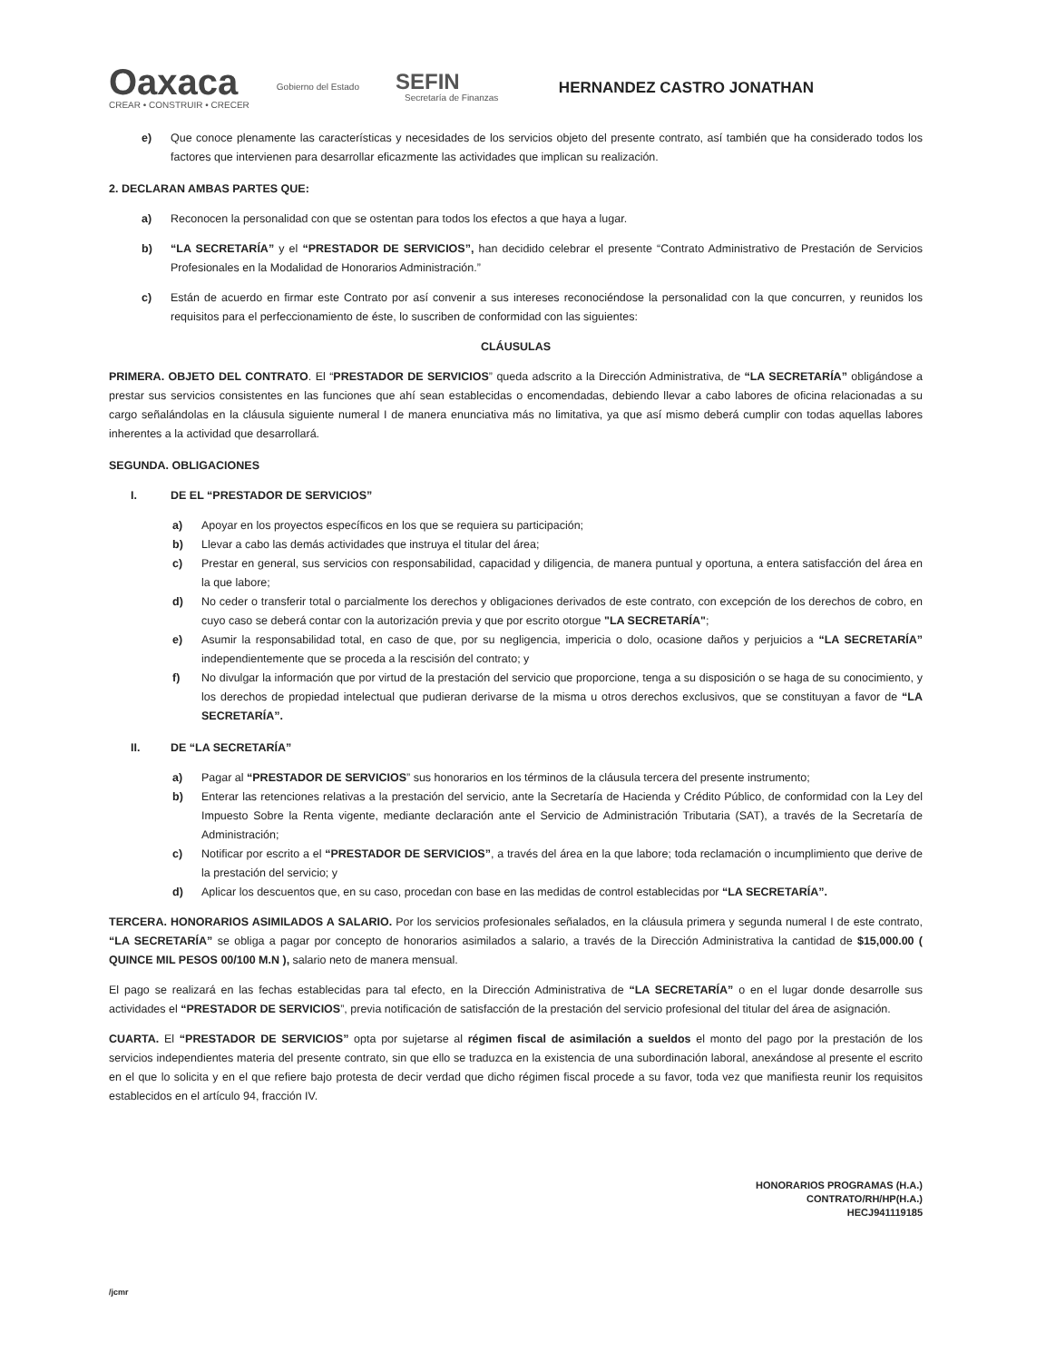Oaxaca
CREAR • CONSTRUIR • CRECER
Gobierno del Estado
SEFIN
Secretaría de Finanzas
HERNANDEZ CASTRO JONATHAN
e) Que conoce plenamente las características y necesidades de los servicios objeto del presente contrato, así también que ha considerado todos los factores que intervienen para desarrollar eficazmente las actividades que implican su realización.
2. DECLARAN AMBAS PARTES QUE:
a) Reconocen la personalidad con que se ostentan para todos los efectos a que haya a lugar.
b) “LA SECRETARÍA” y el “PRESTADOR DE SERVICIOS”, han decidido celebrar el presente “Contrato Administrativo de Prestación de Servicios Profesionales en la Modalidad de Honorarios Administración.”
c) Están de acuerdo en firmar este Contrato por así convenir a sus intereses reconociéndose la personalidad con la que concurren, y reunidos los requisitos para el perfeccionamiento de éste, lo suscriben de conformidad con las siguientes:
CLÁUSULAS
PRIMERA. OBJETO DEL CONTRATO. El “PRESTADOR DE SERVICIOS” queda adscrito a la Dirección Administrativa, de “LA SECRETARÍA” obligándose a prestar sus servicios consistentes en las funciones que ahí sean establecidas o encomendadas, debiendo llevar a cabo labores de oficina relacionadas a su cargo señalándolas en la cláusula siguiente numeral I de manera enunciativa más no limitativa, ya que así mismo deberá cumplir con todas aquellas labores inherentes a la actividad que desarrollará.
SEGUNDA. OBLIGACIONES
I. DE EL “PRESTADOR DE SERVICIOS”
a) Apoyar en los proyectos específicos en los que se requiera su participación;
b) Llevar a cabo las demás actividades que instruya el titular del área;
c) Prestar en general, sus servicios con responsabilidad, capacidad y diligencia, de manera puntual y oportuna, a entera satisfacción del área en la que labore;
d) No ceder o transferir total o parcialmente los derechos y obligaciones derivados de este contrato, con excepción de los derechos de cobro, en cuyo caso se deberá contar con la autorización previa y que por escrito otorgue "LA SECRETARÍA";
e) Asumir la responsabilidad total, en caso de que, por su negligencia, impericia o dolo, ocasione daños y perjuicios a “LA SECRETARÍA” independientemente que se proceda a la rescisión del contrato; y
f) No divulgar la información que por virtud de la prestación del servicio que proporcione, tenga a su disposición o se haga de su conocimiento, y los derechos de propiedad intelectual que pudieran derivarse de la misma u otros derechos exclusivos, que se constituyan a favor de “LA SECRETARÍA”.
II. DE “LA SECRETARÍA”
a) Pagar al “PRESTADOR DE SERVICIOS” sus honorarios en los términos de la cláusula tercera del presente instrumento;
b) Enterar las retenciones relativas a la prestación del servicio, ante la Secretaría de Hacienda y Crédito Público, de conformidad con la Ley del Impuesto Sobre la Renta vigente, mediante declaración ante el Servicio de Administración Tributaria (SAT), a través de la Secretaría de Administración;
c) Notificar por escrito a el “PRESTADOR DE SERVICIOS”, a través del área en la que labore; toda reclamación o incumplimiento que derive de la prestación del servicio; y
d) Aplicar los descuentos que, en su caso, procedan con base en las medidas de control establecidas por “LA SECRETARÍA”.
TERCERA. HONORARIOS ASIMILADOS A SALARIO. Por los servicios profesionales señalados, en la cláusula primera y segunda numeral I de este contrato, “LA SECRETARÍA” se obliga a pagar por concepto de honorarios asimilados a salario, a través de la Dirección Administrativa la cantidad de $15,000.00 ( QUINCE MIL PESOS 00/100 M.N ), salario neto de manera mensual.
El pago se realizará en las fechas establecidas para tal efecto, en la Dirección Administrativa de “LA SECRETARÍA” o en el lugar donde desarrolle sus actividades el “PRESTADOR DE SERVICIOS”, previa notificación de satisfacción de la prestación del servicio profesional del titular del área de asignación.
CUARTA. El “PRESTADOR DE SERVICIOS” opta por sujetarse al régimen fiscal de asimilación a sueldos el monto del pago por la prestación de los servicios independientes materia del presente contrato, sin que ello se traduzca en la existencia de una subordinación laboral, anexándose al presente el escrito en el que lo solicita y en el que refiere bajo protesta de decir verdad que dicho régimen fiscal procede a su favor, toda vez que manifiesta reunir los requisitos establecidos en el artículo 94, fracción IV.
HONORARIOS PROGRAMAS (H.A.)
CONTRATO/RH/HP(H.A.)
HECJ941119185
/jcmr